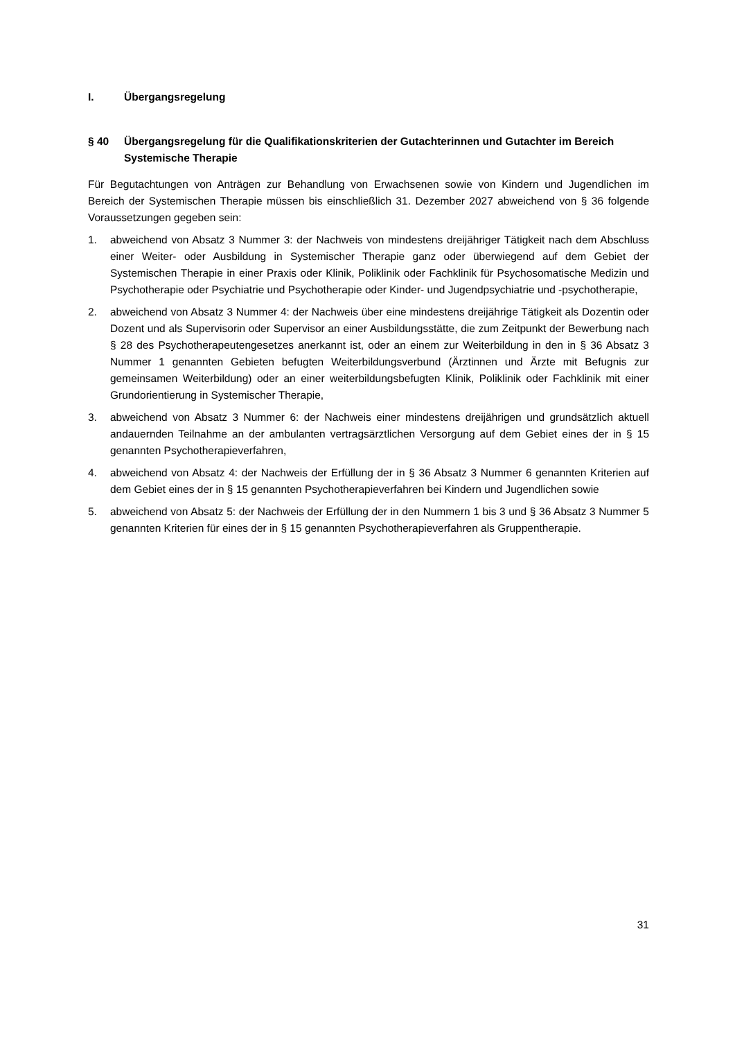I. Übergangsregelung
§ 40 Übergangsregelung für die Qualifikationskriterien der Gutachterinnen und Gutachter im Bereich Systemische Therapie
Für Begutachtungen von Anträgen zur Behandlung von Erwachsenen sowie von Kindern und Jugendlichen im Bereich der Systemischen Therapie müssen bis einschließlich 31. Dezember 2027 abweichend von § 36 folgende Voraussetzungen gegeben sein:
1. abweichend von Absatz 3 Nummer 3: der Nachweis von mindestens dreijähriger Tätigkeit nach dem Abschluss einer Weiter- oder Ausbildung in Systemischer Therapie ganz oder überwiegend auf dem Gebiet der Systemischen Therapie in einer Praxis oder Klinik, Poliklinik oder Fachklinik für Psychosomatische Medizin und Psychotherapie oder Psychiatrie und Psychotherapie oder Kinder- und Jugendpsychiatrie und -psychotherapie,
2. abweichend von Absatz 3 Nummer 4: der Nachweis über eine mindestens dreijährige Tätigkeit als Dozentin oder Dozent und als Supervisorin oder Supervisor an einer Ausbildungsstätte, die zum Zeitpunkt der Bewerbung nach § 28 des Psychotherapeutengesetzes anerkannt ist, oder an einem zur Weiterbildung in den in § 36 Absatz 3 Nummer 1 genannten Gebieten befugten Weiterbildungsverbund (Ärztinnen und Ärzte mit Befugnis zur gemeinsamen Weiterbildung) oder an einer weiterbildungsbefugten Klinik, Poliklinik oder Fachklinik mit einer Grundorientierung in Systemischer Therapie,
3. abweichend von Absatz 3 Nummer 6: der Nachweis einer mindestens dreijährigen und grundsätzlich aktuell andauernden Teilnahme an der ambulanten vertragsärztlichen Versorgung auf dem Gebiet eines der in § 15 genannten Psychotherapieverfahren,
4. abweichend von Absatz 4: der Nachweis der Erfüllung der in § 36 Absatz 3 Nummer 6 genannten Kriterien auf dem Gebiet eines der in § 15 genannten Psychotherapieverfahren bei Kindern und Jugendlichen sowie
5. abweichend von Absatz 5: der Nachweis der Erfüllung der in den Nummern 1 bis 3 und § 36 Absatz 3 Nummer 5 genannten Kriterien für eines der in § 15 genannten Psychotherapieverfahren als Gruppentherapie.
31